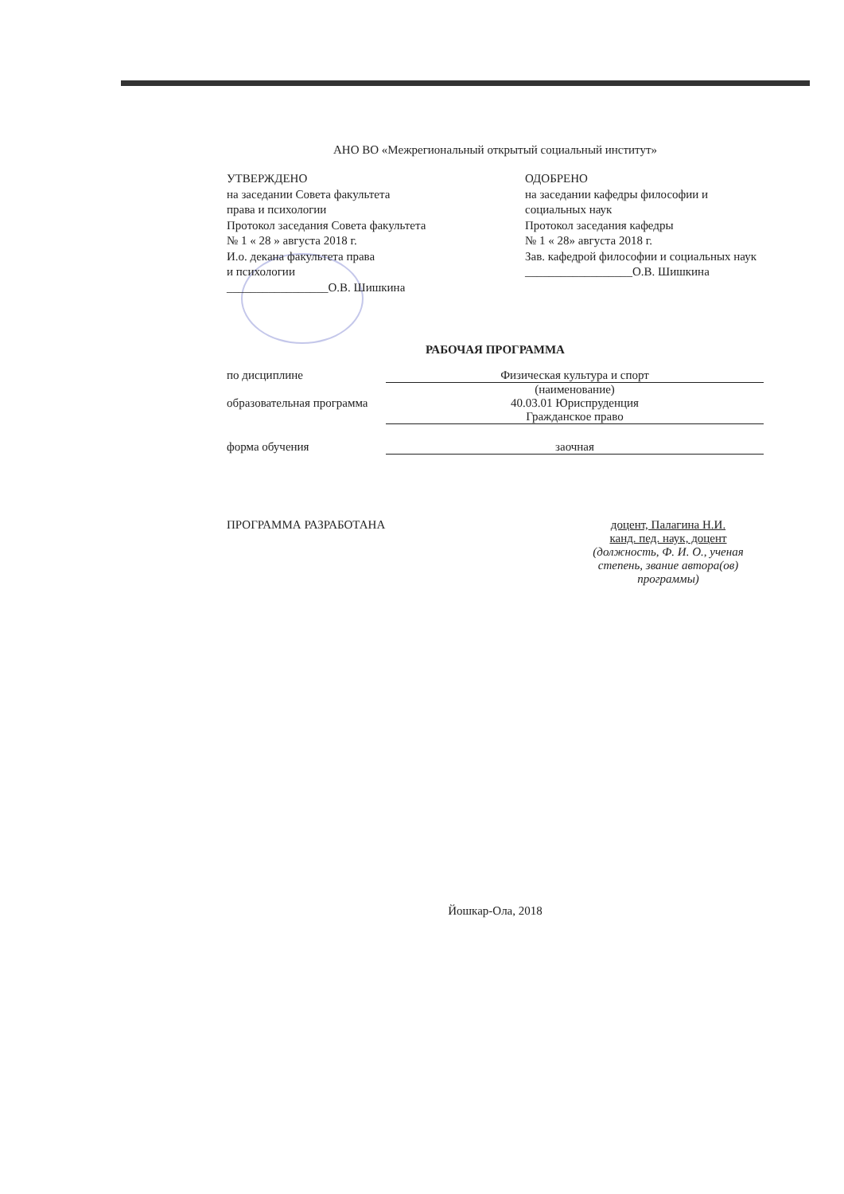АНО ВО «Межрегиональный открытый социальный институт»
УТВЕРЖДЕНО
на заседании Совета факультета
права и психологии
Протокол заседания Совета факультета
№ 1 « 28 » августа 2018 г.
И.о. декана факультета права
и психологии
_________________О.В. Шишкина
ОДОБРЕНО
на заседании кафедры философии и социальных наук
Протокол заседания кафедры
№ 1 « 28» августа 2018 г.
Зав. кафедрой философии и социальных наук
__________________О.В. Шишкина
РАБОЧАЯ ПРОГРАММА
по дисциплине Физическая культура и спорт
(наименование)
образовательная программа
40.03.01 Юриспруденция
Гражданское право
форма обучения заочная
ПРОГРАММА РАЗРАБОТАНА доцент, Палагина Н.И.
канд. пед. наук, доцент
(должность, Ф. И. О., ученая степень, звание автора(ов) программы)
Йошкар-Ола, 2018